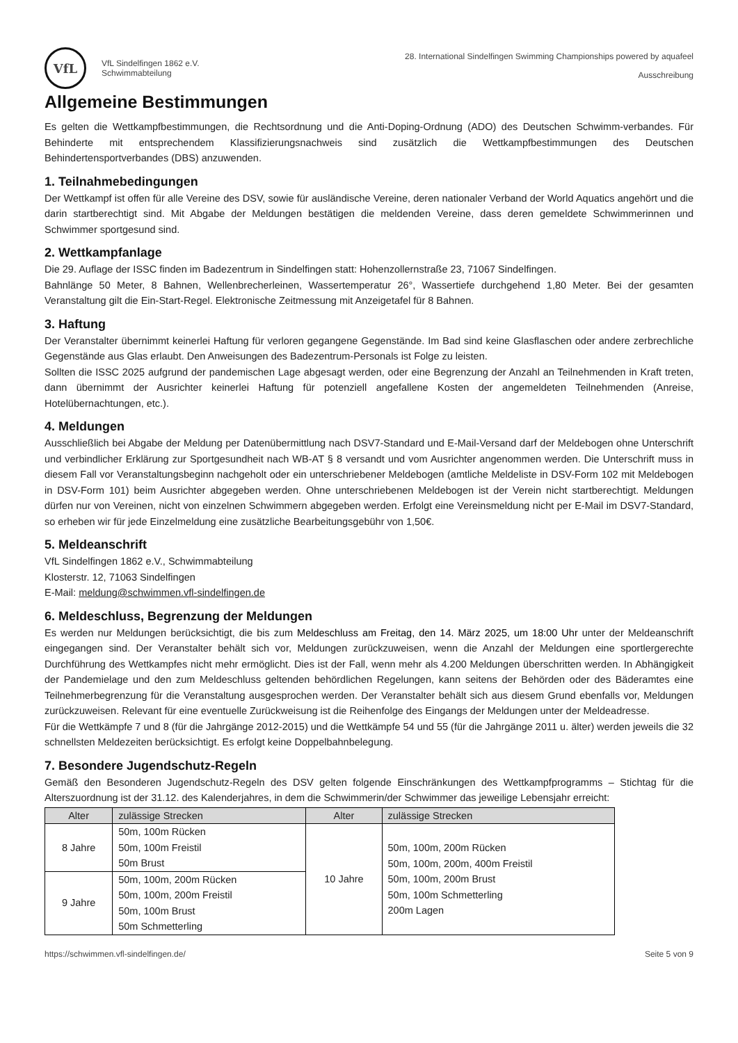VfL
VfL Sindelfingen 1862 e.V.
Schwimmabteilung
28. International Sindelfingen Swimming Championships powered by aquafeel
Ausschreibung
Allgemeine Bestimmungen
Es gelten die Wettkampfbestimmungen, die Rechtsordnung und die Anti-Doping-Ordnung (ADO) des Deutschen Schwimm-verbandes. Für Behinderte mit entsprechendem Klassifizierungsnachweis sind zusätzlich die Wettkampfbestimmungen des Deutschen Behindertensportverbandes (DBS) anzuwenden.
1. Teilnahmebedingungen
Der Wettkampf ist offen für alle Vereine des DSV, sowie für ausländische Vereine, deren nationaler Verband der World Aquatics angehört und die darin startberechtigt sind. Mit Abgabe der Meldungen bestätigen die meldenden Vereine, dass deren gemeldete Schwimmerinnen und Schwimmer sportgesund sind.
2. Wettkampfanlage
Die 29. Auflage der ISSC finden im Badezentrum in Sindelfingen statt: Hohenzollernstraße 23, 71067 Sindelfingen.
Bahnlänge 50 Meter, 8 Bahnen, Wellenbrecherleinen, Wassertemperatur 26°, Wassertiefe durchgehend 1,80 Meter. Bei der gesamten Veranstaltung gilt die Ein-Start-Regel. Elektronische Zeitmessung mit Anzeigetafel für 8 Bahnen.
3. Haftung
Der Veranstalter übernimmt keinerlei Haftung für verloren gegangene Gegenstände. Im Bad sind keine Glasflaschen oder andere zerbrechliche Gegenstände aus Glas erlaubt. Den Anweisungen des Badezentrum-Personals ist Folge zu leisten.
Sollten die ISSC 2025 aufgrund der pandemischen Lage abgesagt werden, oder eine Begrenzung der Anzahl an Teilnehmenden in Kraft treten, dann übernimmt der Ausrichter keinerlei Haftung für potenziell angefallene Kosten der angemeldeten Teilnehmenden (Anreise, Hotelübernachtungen, etc.).
4. Meldungen
Ausschließlich bei Abgabe der Meldung per Datenübermittlung nach DSV7-Standard und E-Mail-Versand darf der Meldebogen ohne Unterschrift und verbindlicher Erklärung zur Sportgesundheit nach WB-AT § 8 versandt und vom Ausrichter angenommen werden. Die Unterschrift muss in diesem Fall vor Veranstaltungsbeginn nachgeholt oder ein unterschriebener Meldebogen (amtliche Meldeliste in DSV-Form 102 mit Meldebogen in DSV-Form 101) beim Ausrichter abgegeben werden. Ohne unterschriebenen Meldebogen ist der Verein nicht startberechtigt. Meldungen dürfen nur von Vereinen, nicht von einzelnen Schwimmern abgegeben werden. Erfolgt eine Vereinsmeldung nicht per E-Mail im DSV7-Standard, so erheben wir für jede Einzelmeldung eine zusätzliche Bearbeitungsgebühr von 1,50€.
5. Meldeanschrift
VfL Sindelfingen 1862 e.V., Schwimmabteilung
Klosterstr. 12, 71063 Sindelfingen
E-Mail: meldung@schwimmen.vfl-sindelfingen.de
6. Meldeschluss, Begrenzung der Meldungen
Es werden nur Meldungen berücksichtigt, die bis zum Meldeschluss am Freitag, den 14. März 2025, um 18:00 Uhr unter der Meldeanschrift eingegangen sind. Der Veranstalter behält sich vor, Meldungen zurückzuweisen, wenn die Anzahl der Meldungen eine sportlergerechte Durchführung des Wettkampfes nicht mehr ermöglicht. Dies ist der Fall, wenn mehr als 4.200 Meldungen überschritten werden. In Abhängigkeit der Pandemielage und den zum Meldeschluss geltenden behördlichen Regelungen, kann seitens der Behörden oder des Bäderamtes eine Teilnehmerbegrenzung für die Veranstaltung ausgesprochen werden. Der Veranstalter behält sich aus diesem Grund ebenfalls vor, Meldungen zurückzuweisen. Relevant für eine eventuelle Zurückweisung ist die Reihenfolge des Eingangs der Meldungen unter der Meldeadresse.
Für die Wettkämpfe 7 und 8 (für die Jahrgänge 2012-2015) und die Wettkämpfe 54 und 55 (für die Jahrgänge 2011 u. älter) werden jeweils die 32 schnellsten Meldezeiten berücksichtigt. Es erfolgt keine Doppelbahnbelegung.
7. Besondere Jugendschutz-Regeln
Gemäß den Besonderen Jugendschutz-Regeln des DSV gelten folgende Einschränkungen des Wettkampfprogramms – Stichtag für die Alterszuordnung ist der 31.12. des Kalenderjahres, in dem die Schwimmerin/der Schwimmer das jeweilige Lebensjahr erreicht:
| Alter | zulässige Strecken | Alter | zulässige Strecken |
| --- | --- | --- | --- |
| 8 Jahre | 50m, 100m Rücken 50m, 100m Freistil 50m Brust | 10 Jahre | 50m, 100m, 200m Rücken 50m, 100m, 200m, 400m Freistil 50m, 100m, 200m Brust 50m, 100m Schmetterling 200m Lagen |
| 9 Jahre | 50m, 100m, 200m Rücken 50m, 100m, 200m Freistil 50m, 100m Brust 50m Schmetterling | | |
https://schwimmen.vfl-sindelfingen.de/ Seite 5 von 9